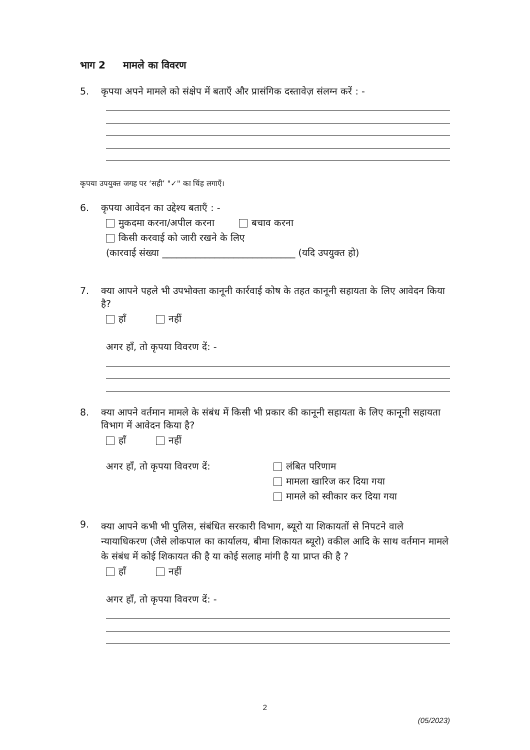भाग 2 मामले का विवरण
5. कृपया अपने मामले को संक्षेप में बताएँ और प्रासंगिक दस्तावेज़ संलग्न करें : -
कृपया उपयुक्त जगह पर ‘सही’ "✓" का चिंह लगाएँ।
6. कृपया आवेदन का उद्देश्य बताएँ : -
मुकदमा करना/अपील करना बचाव करना
किसी करवाई को जारी रखने के लिए
(कारवाई संख्या ____________________________ (यदि उपयुक्त हो)
7. क्या आपने पहले भी उपभोक्ता कानूनी कार्रवाई कोष के तहत कानूनी सहायता के लिए आवेदन किया है?
हाँ नहीं
अगर हाँ, तो कृपया विवरण दें: -
8. क्या आपने वर्तमान मामले के संबंध में किसी भी प्रकार की कानूनी सहायता के लिए कानूनी सहायता विभाग में आवेदन किया है?
हाँ नहीं
अगर हाँ, तो कृपया विवरण दें: लंबित परिणाम
मामला खारिज कर दिया गया
मामले को स्वीकार कर दिया गया
9. क्या आपने कभी भी पुलिस, संबंधित सरकारी विभाग, ब्यूरो या शिकायतों से निपटने वाले न्यायाधिकरण (जैसे लोकपाल का कार्यालय, बीमा शिकायत ब्यूरो) वकील आदि के साथ वर्तमान मामले के संबंध में कोई शिकायत की है या कोई सलाह मांगी है या प्राप्त की है ?
हाँ नहीं
अगर हाँ, तो कृपया विवरण दें: -
2
(05/2023)